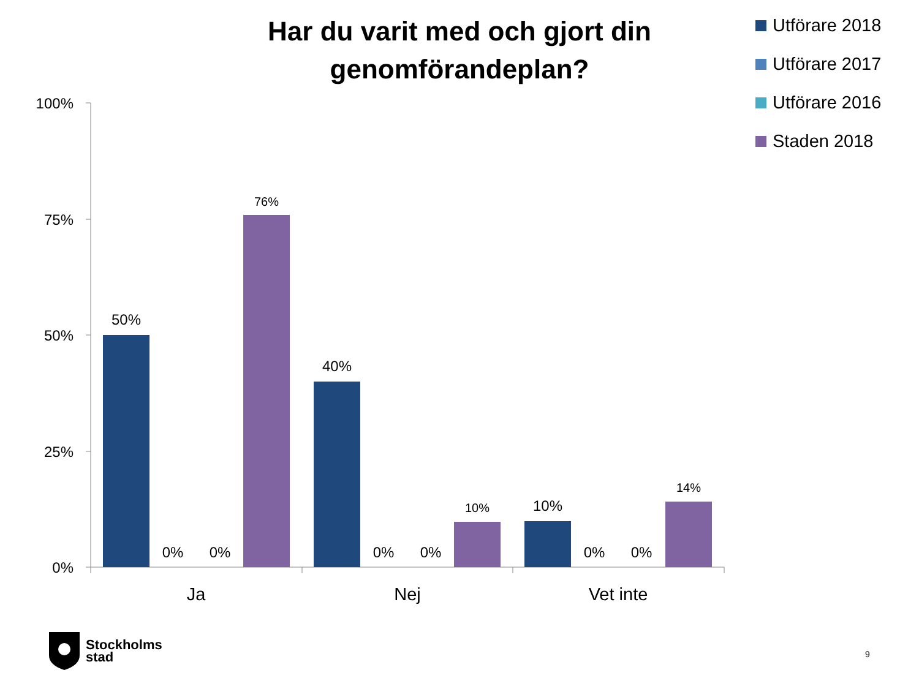Har du varit med och gjort din genomförandeplan?
Utförare 2018
Utförare 2017
Utförare 2016
Staden 2018
100%
75%
50%
25%
0%
50%
0%
0%
76%
40%
0%
0%
10%
10%
0%
0%
14%
Ja
Nej
Vet inte
Stockholms
stad
9